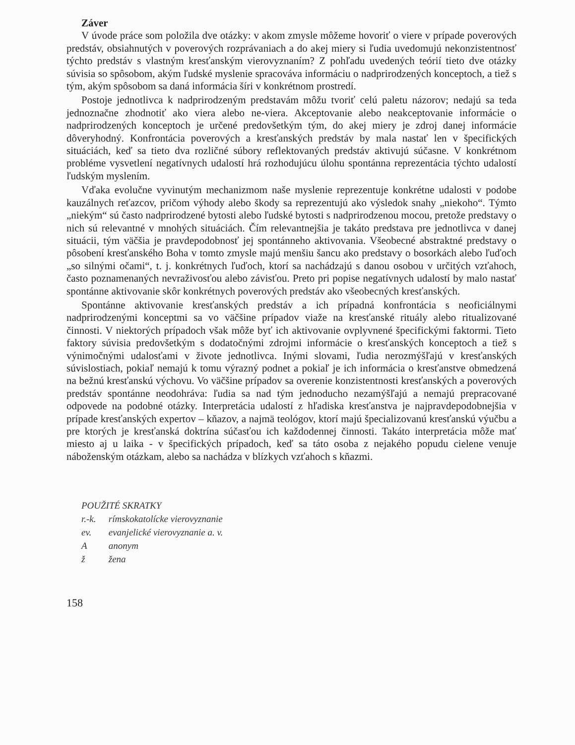Záver
V úvode práce som položila dve otázky: v akom zmysle môžeme hovoriť o viere v prípade poverových predstáv, obsiahnutých v poverových rozprávaniach a do akej miery si ľudia uvedomujú nekonzistentnosť týchto predstáv s vlastným kresťanským vierovyznaním? Z pohľadu uvedených teórií tieto dve otázky súvisia so spôsobom, akým ľudské myslenie spracováva informáciu o nadprirodzených konceptoch, a tiež s tým, akým spôsobom sa daná informácia šíri v konkrétnom prostredí.
Postoje jednotlivca k nadprirodzeným predstavám môžu tvoriť celú paletu názorov; nedajú sa teda jednoznačne zhodnotiť ako viera alebo ne-viera. Akceptovanie alebo neakceptovanie informácie o nadprirodzených konceptoch je určené predovšetkým tým, do akej miery je zdroj danej informácie dôveryhodný. Konfrontácia poverových a kresťanských predstáv by mala nastať len v špecifických situáciách, keď sa tieto dva rozličné súbory reflektovaných predstáv aktivujú súčasne. V konkrétnom probléme vysvetlení negatívnych udalostí hrá rozhodujúcu úlohu spontánna reprezentácia týchto udalostí ľudským myslením.
Vďaka evolučne vyvinutým mechanizmom naše myslenie reprezentuje konkrétne udalosti v podobe kauzálnych reťazcov, pričom výhody alebo škody sa reprezentujú ako výsledok snahy „niekoho“. Týmto „niekým“ sú často nadprirodzené bytosti alebo ľudské bytosti s nadprirodzenou mocou, pretože predstavy o nich sú relevantné v mnohých situáciách. Čím relevantnejšia je takáto predstava pre jednotlivca v danej situácii, tým väčšia je pravdepodobnosť jej spontánneho aktivovania. Všeobecné abstraktné predstavy o pôsobení kresťanského Boha v tomto zmysle majú menšiu šancu ako predstavy o bosorkách alebo ľuďoch „so silnými očami“, t. j. konkrétnych ľuďoch, ktorí sa nachádzajú s danou osobou v určitých vzťahoch, často poznamenaných nevraživosťou alebo závisťou. Preto pri popise negatívnych udalostí by malo nastať spontánne aktivovanie skôr konkrétnych poverových predstáv ako všeobecných kresťanských.
Spontánne aktivovanie kresťanských predstáv a ich prípadná konfrontácia s neoficiálnymi nadprirodzenými konceptmi sa vo väčšine prípadov viaže na kresťanské rituály alebo ritualizované činnosti. V niektorých prípadoch však môže byť ich aktivovanie ovplyvnené špecifickými faktormi. Tieto faktory súvisia predovšetkým s dodatočnými zdrojmi informácie o kresťanských konceptoch a tiež s výnimočnými udalosťami v živote jednotlivca. Inými slovami, ľudia nerozmýšľajú v kresťanských súvislostiach, pokiaľ nemajú k tomu výrazný podnet a pokiaľ je ich informácia o kresťanstve obmedzená na bežnú kresťanskú výchovu. Vo väčšine prípadov sa overenie konzistentnosti kresťanských a poverových predstáv spontánne neodohráva: ľudia sa nad tým jednoducho nezamýšľajú a nemajú prepracované odpovede na podobné otázky. Interpretácia udalostí z hľadiska kresťanstva je najpravdepodobnejšia v prípade kresťanských expertov – kňazov, a najmä teológov, ktorí majú špecializovanú kresťanskú výučbu a pre ktorých je kresťanská doktrína súčasťou ich každodennej činnosti. Takáto interpretácia môže mať miesto aj u laika - v špecifických prípadoch, keď sa táto osoba z nejakého popudu cielene venuje náboženským otázkam, alebo sa nachádza v blízkych vzťahoch s kňazmi.
POUŽITÉ SKRATKY
r.-k. rímskokatolícke vierovyznanie
ev. evanjelické vierovyznanie a. v.
A anonym
ž žena
158